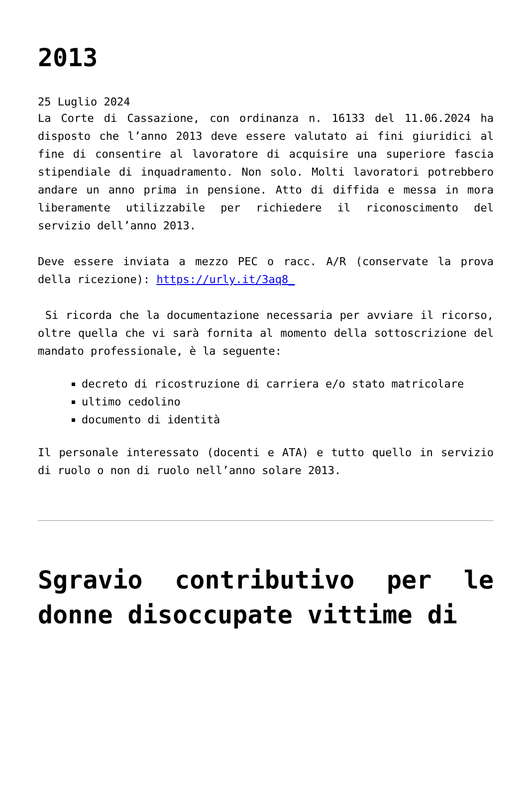2013
25 Luglio 2024
La Corte di Cassazione, con ordinanza n. 16133 del 11.06.2024 ha disposto che l’anno 2013 deve essere valutato ai fini giuridici al fine di consentire al lavoratore di acquisire una superiore fascia stipendiale di inquadramento. Non solo. Molti lavoratori potrebbero andare un anno prima in pensione. Atto di diffida e messa in mora liberamente utilizzabile per richiedere il riconoscimento del servizio dell’anno 2013.
Deve essere inviata a mezzo PEC o racc. A/R (conservate la prova della ricezione): https://urly.it/3aq8_
Si ricorda che la documentazione necessaria per avviare il ricorso, oltre quella che vi sarà fornita al momento della sottoscrizione del mandato professionale, è la seguente:
decreto di ricostruzione di carriera e/o stato matricolare
ultimo cedolino
documento di identità
Il personale interessato (docenti e ATA) e tutto quello in servizio di ruolo o non di ruolo nell’anno solare 2013.
Sgravio contributivo per le donne disoccupate vittime di